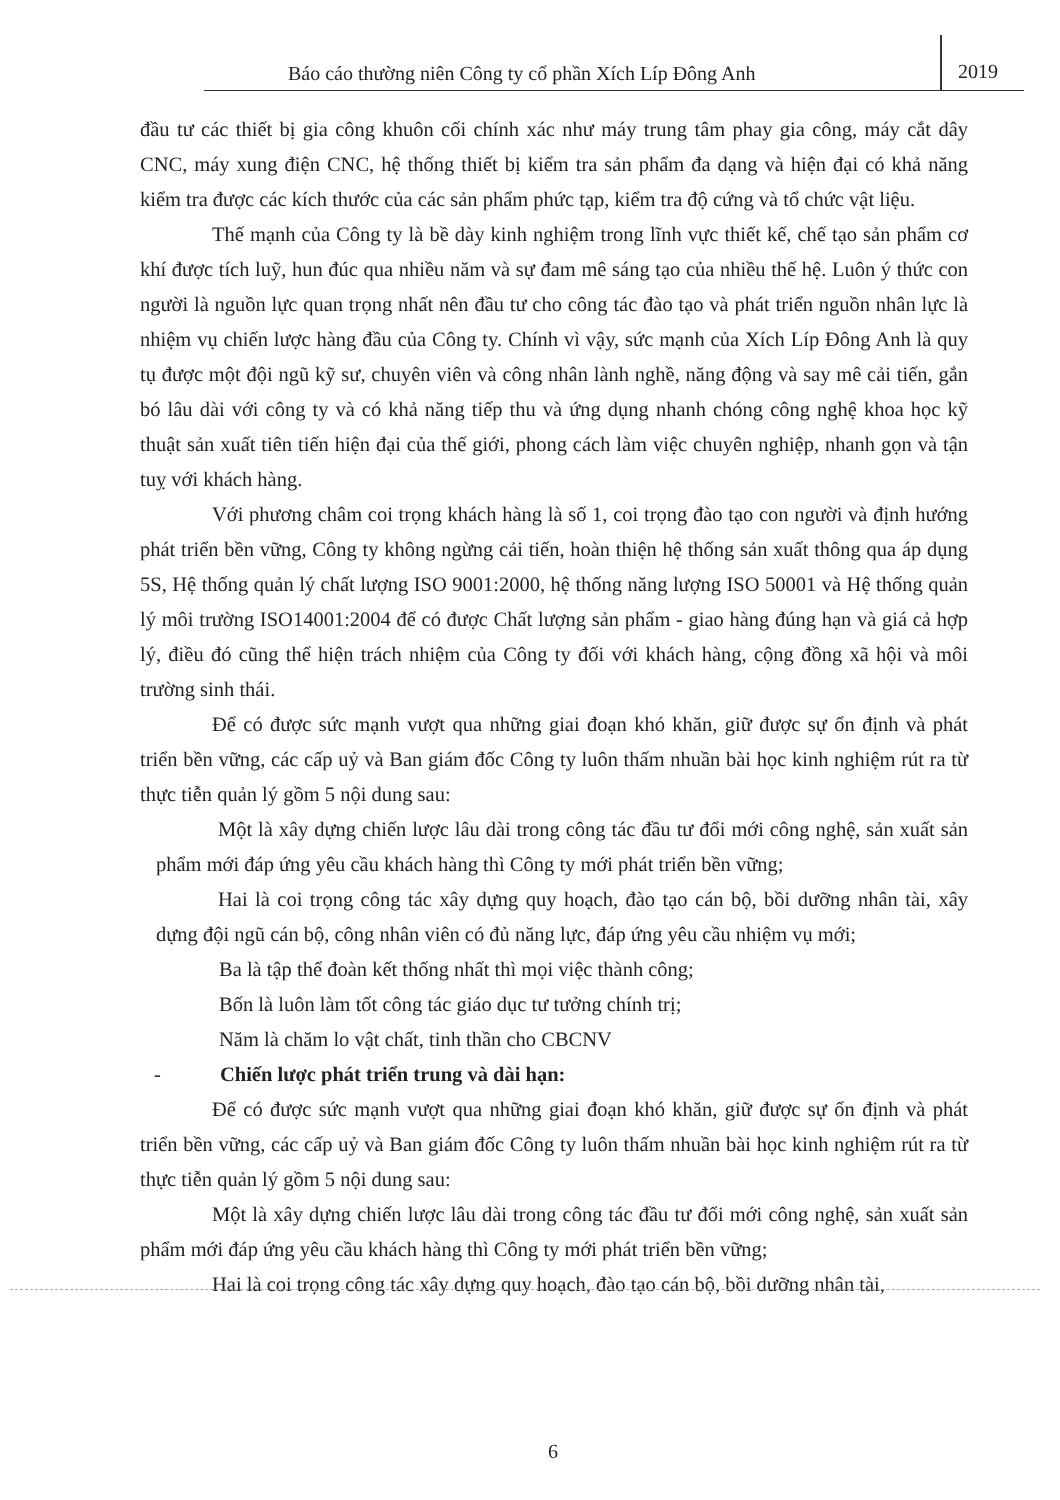Báo cáo thường niên Công ty cổ phần Xích Líp Đông Anh
2019
đầu tư các thiết bị gia công khuôn cối chính xác như máy trung tâm phay gia công, máy cắt dây CNC, máy xung điện CNC, hệ thống thiết bị kiểm tra sản phẩm đa dạng và hiện đại có khả năng kiểm tra được các kích thước của các sản phẩm phức tạp, kiểm tra độ cứng và tổ chức vật liệu.
Thế mạnh của Công ty là bề dày kinh nghiệm trong lĩnh vực thiết kế, chế tạo sản phẩm cơ khí được tích luỹ, hun đúc qua nhiều năm và sự đam mê sáng tạo của nhiều thế hệ. Luôn ý thức con người là nguồn lực quan trọng nhất nên đầu tư cho công tác đào tạo và phát triển nguồn nhân lực là nhiệm vụ chiến lược hàng đầu của Công ty. Chính vì vậy, sức mạnh của Xích Líp Đông Anh là quy tụ được một đội ngũ kỹ sư, chuyên viên và công nhân lành nghề, năng động và say mê cải tiến, gắn bó lâu dài với công ty và có khả năng tiếp thu và ứng dụng nhanh chóng công nghệ khoa học kỹ thuật sản xuất tiên tiến hiện đại của thế giới, phong cách làm việc chuyên nghiệp, nhanh gọn và tận tuỵ với khách hàng.
Với phương châm coi trọng khách hàng là số 1, coi trọng đào tạo con người và định hướng phát triển bền vững, Công ty không ngừng cải tiến, hoàn thiện hệ thống sản xuất thông qua áp dụng 5S, Hệ thống quản lý chất lượng ISO 9001:2000, hệ thống năng lượng ISO 50001 và Hệ thống quản lý môi trường ISO14001:2004 để có được Chất lượng sản phẩm - giao hàng đúng hạn và giá cả hợp lý, điều đó cũng thể hiện trách nhiệm của Công ty đối với khách hàng, cộng đồng xã hội và môi trường sinh thái.
Để có được sức mạnh vượt qua những giai đoạn khó khăn, giữ được sự ổn định và phát triển bền vững, các cấp uỷ và Ban giám đốc Công ty luôn thấm nhuần bài học kinh nghiệm rút ra từ thực tiễn quản lý gồm 5 nội dung sau:
Một là xây dựng chiến lược lâu dài trong công tác đầu tư đổi mới công nghệ, sản xuất sản phẩm mới đáp ứng yêu cầu khách hàng thì Công ty mới phát triển bền vững;
Hai là coi trọng công tác xây dựng quy hoạch, đào tạo cán bộ, bồi dưỡng nhân tài, xây dựng đội ngũ cán bộ, công nhân viên có đủ năng lực, đáp ứng yêu cầu nhiệm vụ mới;
Ba là tập thể đoàn kết thống nhất thì mọi việc thành công;
Bốn là luôn làm tốt công tác giáo dục tư tưởng chính trị;
Năm là chăm lo vật chất, tinh thần cho CBCNV
- Chiến lược phát triển trung và dài hạn:
Để có được sức mạnh vượt qua những giai đoạn khó khăn, giữ được sự ổn định và phát triển bền vững, các cấp uỷ và Ban giám đốc Công ty luôn thấm nhuần bài học kinh nghiệm rút ra từ thực tiễn quản lý gồm 5 nội dung sau:
Một là xây dựng chiến lược lâu dài trong công tác đầu tư đổi mới công nghệ, sản xuất sản phẩm mới đáp ứng yêu cầu khách hàng thì Công ty mới phát triển bền vững;
Hai là coi trọng công tác xây dựng quy hoạch, đào tạo cán bộ, bồi dưỡng nhân tài,
6